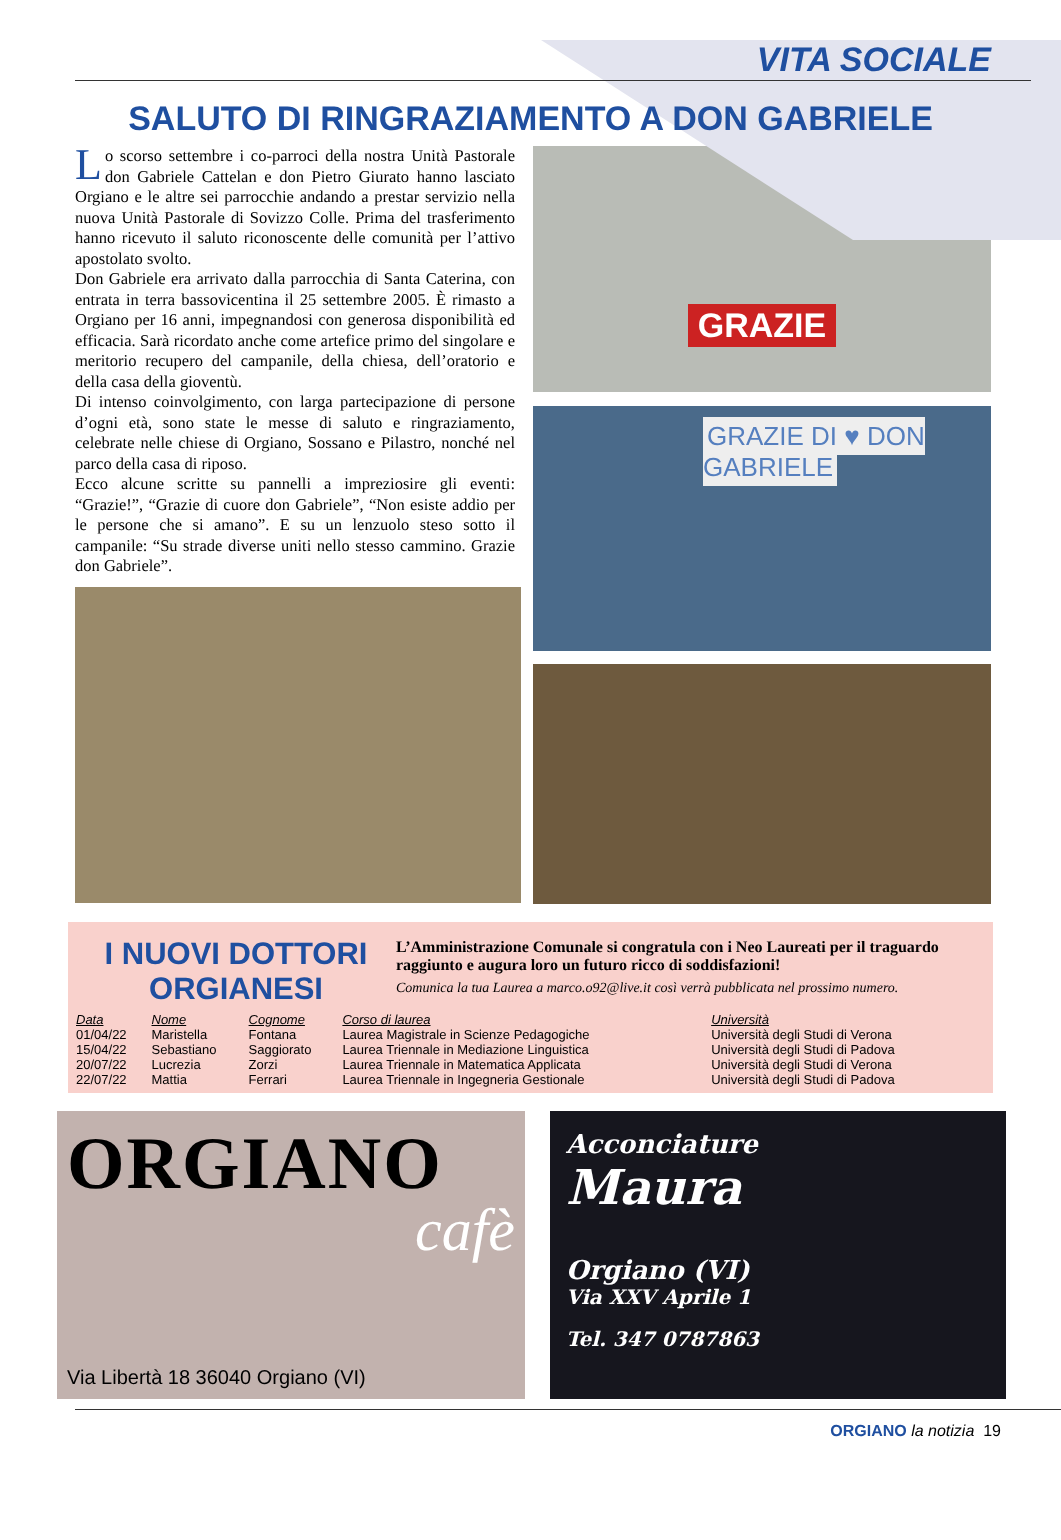VITA SOCIALE
SALUTO DI RINGRAZIAMENTO A DON GABRIELE
Lo scorso settembre i co-parroci della nostra Unità Pastorale don Gabriele Cattelan e don Pietro Giurato hanno lasciato Orgiano e le altre sei parrocchie andando a prestar servizio nella nuova Unità Pastorale di Sovizzo Colle. Prima del trasferimento hanno ricevuto il saluto riconoscente delle comunità per l’attivo apostolato svolto.
Don Gabriele era arrivato dalla parrocchia di Santa Caterina, con entrata in terra bassovicentina il 25 settembre 2005. È rimasto a Orgiano per 16 anni, impegnandosi con generosa disponibilità ed efficacia. Sarà ricordato anche come artefice primo del singolare e meritorio recupero del campanile, della chiesa, dell’oratorio e della casa della gioventù.
Di intenso coinvolgimento, con larga partecipazione di persone d’ogni età, sono state le messe di saluto e ringraziamento, celebrate nelle chiese di Orgiano, Sossano e Pilastro, nonché nel parco della casa di riposo.
Ecco alcune scritte su pannelli a impreziosire gli eventi: “Grazie!”, “Grazie di cuore don Gabriele”, “Non esiste addio per le persone che si amano”. E su un lenzuolo steso sotto il campanile: “Su strade diverse uniti nello stesso cammino. Grazie don Gabriele”.
GRAZIE
GRAZIE DI ♥ DON GABRIELE
I NUOVI DOTTORI ORGIANESI
L’Amministrazione Comunale si congratula con i Neo Laureati per il traguardo raggiunto e augura loro un futuro ricco di soddisfazioni!
Comunica la tua Laurea a marco.o92@live.it così verrà pubblicata nel prossimo numero.
| Data | Nome | Cognome | Corso di laurea | Università |
| --- | --- | --- | --- | --- |
| 01/04/22 | Maristella | Fontana | Laurea Magistrale in Scienze Pedagogiche | Università degli Studi di Verona |
| 15/04/22 | Sebastiano | Saggiorato | Laurea Triennale in Mediazione Linguistica | Università degli Studi di Padova |
| 20/07/22 | Lucrezia | Zorzi | Laurea Triennale in Matematica Applicata | Università degli Studi di Verona |
| 22/07/22 | Mattia | Ferrari | Laurea Triennale in Ingegneria Gestionale | Università degli Studi di Padova |
ORGIANO
cafè
Via Libertà 18 36040 Orgiano (VI)
Acconciature
Maura
Orgiano (VI)
Via XXV Aprile 1
Tel. 347 0787863
ORGIANO la notizia 19